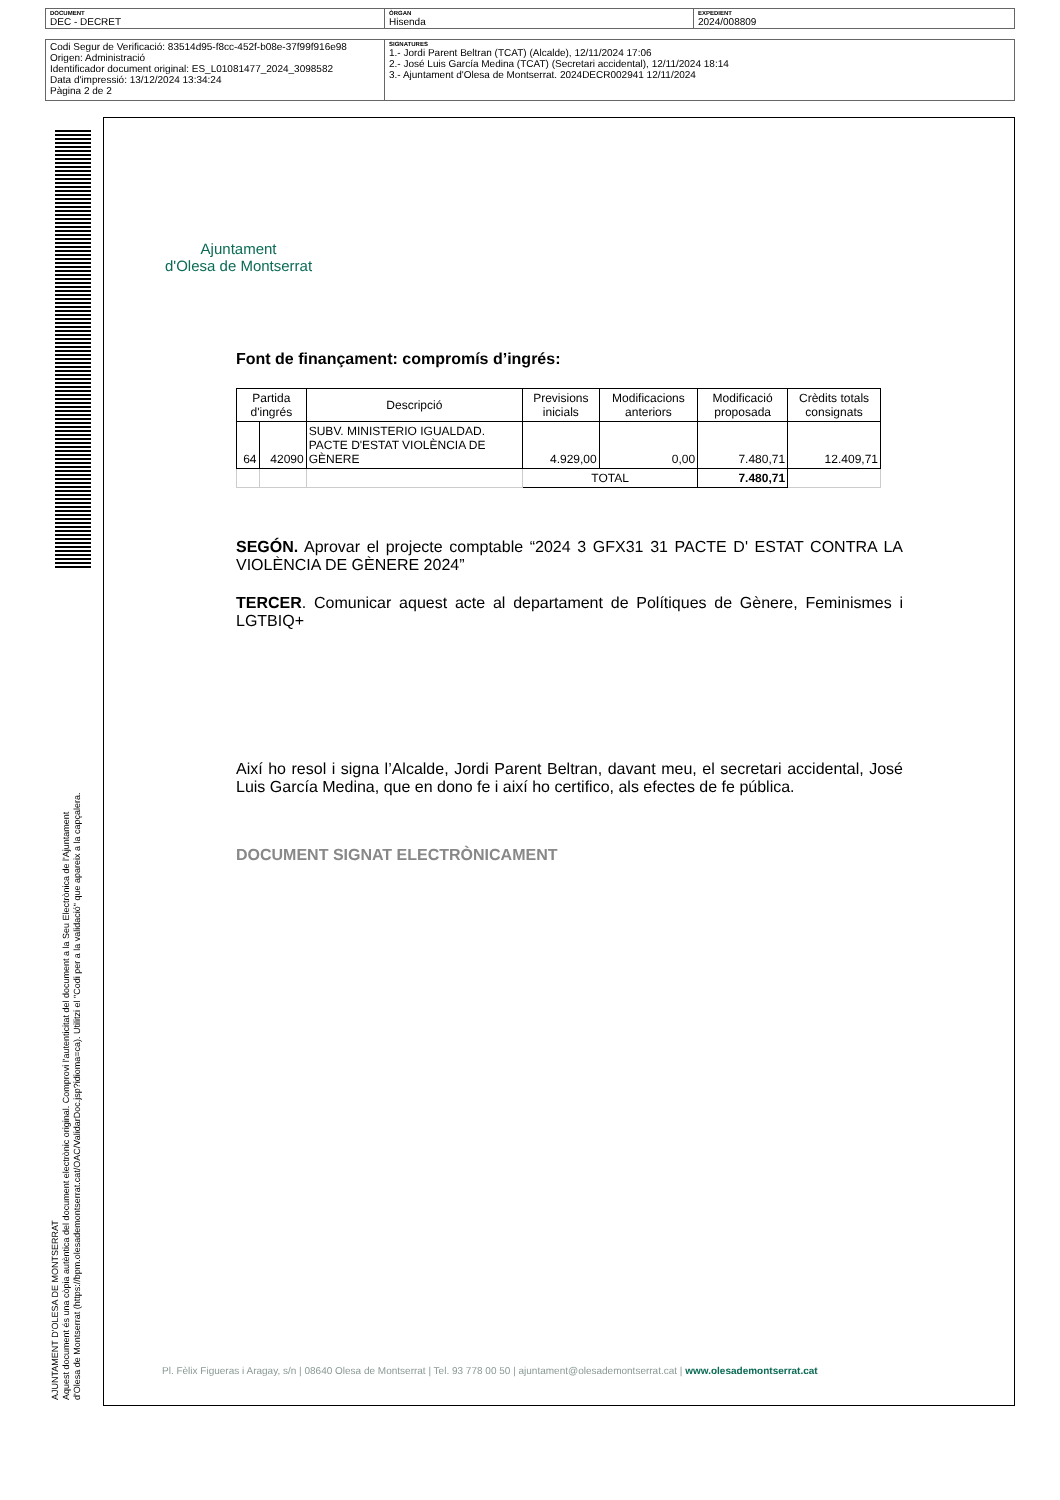| DOCUMENT DEC - DECRET | ÒRGAN Hisenda | EXPEDIENT 2024/008809 |
| Codi Segur de Verificació: 83514d95-f8cc-452f-b08e-37f99f916e98 Origen: Administració Identificador document original: ES_L01081477_2024_3098582 Data d'impressió: 13/12/2024 13:34:24 Pàgina 2 de 2 | SIGNATURES 1.- Jordi Parent Beltran (TCAT) (Alcalde), 12/11/2024 17:06 2.- José Luis García Medina (TCAT) (Secretari accidental), 12/11/2024 18:14 3.- Ajuntament d'Olesa de Montserrat. 2024DECR002941 12/11/2024 |
AJUNTAMENT D'OLESA DE MONTSERRAT
Aquest document és una còpia autèntica del document electrònic original. Comprovi l'autenticitat del document a la Seu Electrònica de l'Ajuntament d'Olesa de Montserrat (https://bpm.olesademontserrat.cat/OAC/ValidarDoc.jsp?idioma=ca). Utilitzi el "Codi per a la validació" que apareix a la capçalera.
Ajuntament
d'Olesa de Montserrat
Font de finançament: compromís d’ingrés:
| Partida d'ingrés | | Descripció | Previsions inicials | Modificacions anteriors | Modificació proposada | Crèdits totals consignats |
| --- | --- | --- | --- | --- | --- | --- |
| 64 | 42090 | SUBV. MINISTERIO IGUALDAD. PACTE D'ESTAT VIOLÈNCIA DE GÈNERE | 4.929,00 | 0,00 | 7.480,71 | 12.409,71 |
| | | | TOTAL | | 7.480,71 | |
SEGÓN. Aprovar el projecte comptable “2024 3 GFX31 31 PACTE D' ESTAT CONTRA LA VIOLÈNCIA DE GÈNERE 2024”
TERCER. Comunicar aquest acte al departament de Polítiques de Gènere, Feminismes i LGTBIQ+
Així ho resol i signa l’Alcalde, Jordi Parent Beltran, davant meu, el secretari accidental, José Luis García Medina, que en dono fe i així ho certifico, als efectes de fe pública.
DOCUMENT SIGNAT ELECTRÒNICAMENT
Pl. Fèlix Figueras i Aragay, s/n | 08640 Olesa de Montserrat | Tel. 93 778 00 50 | ajuntament@olesademontserrat.cat | www.olesademontserrat.cat